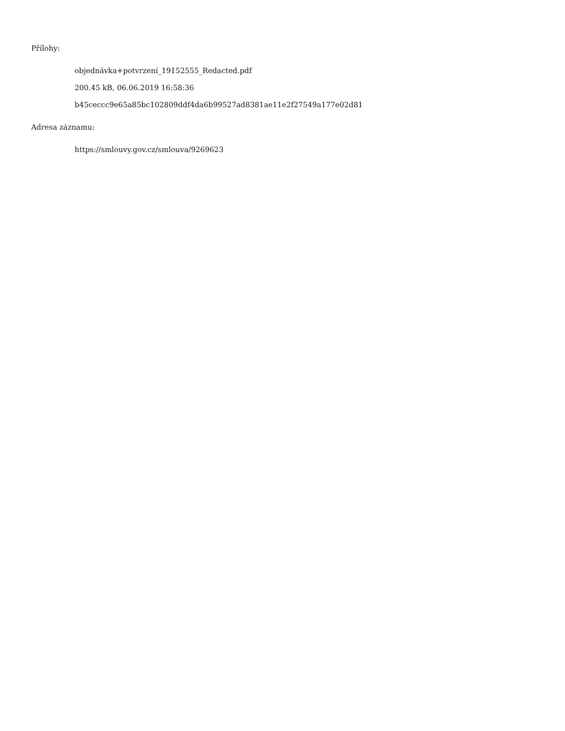Přílohy:
objednávka+potvrzení_19152555_Redacted.pdf
200.45 kB, 06.06.2019 16:58:36
b45ceccc9e65a85bc102809ddf4da6b99527ad8381ae11e2f27549a177e02d81
Adresa záznamu:
https://smlouvy.gov.cz/smlouva/9269623